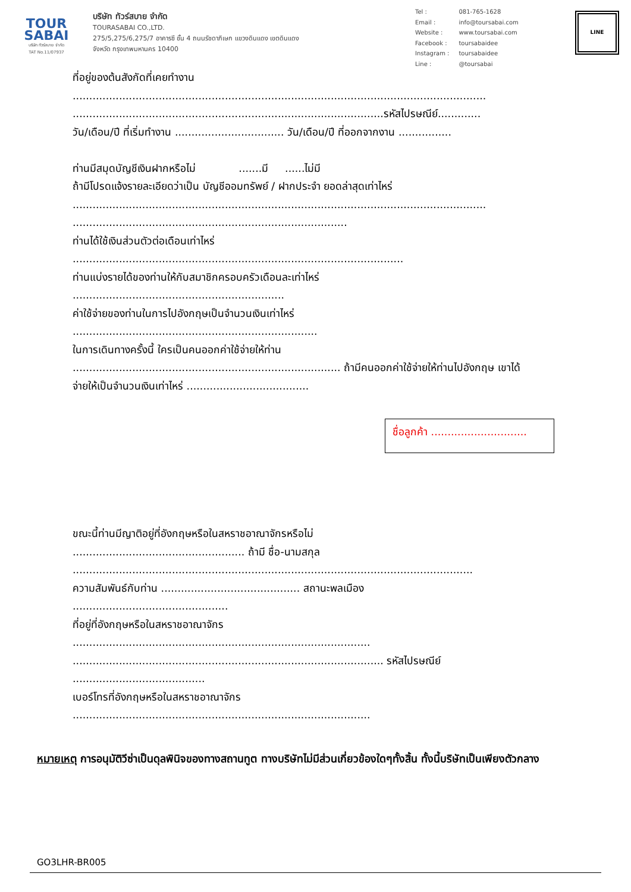TOUR
SABAI
บริษัท ทัวร์สบาย จำกัด
TAT No.11/07937
บริษัท ทัวร์สบาย จำกัด
TOURASABAI CO.,LTD.
275/5,275/6,275/7 อาคารซี ชั้น 4 ถนนรัชดาภิเษก แขวงดินแดง เขตดินแดง
จังหวัด กรุงเทพมหานคร 10400
| Tel : | 081-765-1628 |
| Email : | info@toursabai.com |
| Website : | www.toursabai.com |
| Facebook : | toursabaidee |
| Instagram : | toursabaidee |
| Line : | @toursabai |
LINE
ที่อยู่ของต้นสังกัดที่เคยทำงาน
.............................................................................................................................
..............................................................................................รหัสไปรษณีย์.............
วัน/เดือน/ปี ที่เริ่มทำงาน ................................. วัน/เดือน/ปี ที่ออกจากงาน ................
ท่านมีสมุดบัญชีเงินฝากหรือไม่ .......มี ......ไม่มี
ถ้ามีโปรดแจ้งรายละเอียดว่าเป็น บัญชีออมทรัพย์ / ฝากประจำ ยอดล่าสุดเท่าไหร่
.............................................................................................................................
...................................................................................
ท่านได้ใช้เงินส่วนตัวต่อเดือนเท่าไหร่
....................................................................................................
ท่านแบ่งรายได้ของท่านให้กับสมาชิกครอบครัวเดือนละเท่าไหร่
................................................................
ค่าใช้จ่ายของท่านในการไปอังกฤษเป็นจำนวนเงินเท่าไหร่
..........................................................................
ในการเดินทางครั้งนี้ ใครเป็นคนออกค่าใช้จ่ายให้ท่าน
................................................................................. ถ้ามีคนออกค่าใช้จ่ายให้ท่านไปอังกฤษ เขาได้
จ่ายให้เป็นจำนวนเงินเท่าไหร่ .....................................
ชื่อลูกค้า .............................
ขณะนี้ท่านมีญาติอยู่ที่อังกฤษหรือในสหราชอาณาจักรหรือไม่
.................................................... ถ้ามี ชื่อ-นามสกุล
.........................................................................................................................
ความสัมพันธ์กับท่าน .......................................... สถานะพลเมือง
...............................................
ที่อยู่ที่อังกฤษหรือในสหราชอาณาจักร
..........................................................................................
.............................................................................................. รหัสไปรษณีย์
........................................
เบอร์โทรที่อังกฤษหรือในสหราชอาณาจักร
..........................................................................................
หมายเหตุ การอนุมัติวีซ่าเป็นดุลพินิจของทางสถานทูต ทางบริษัทไม่มีส่วนเกี่ยวข้องใดๆทั้งสิ้น ทั้งนี้บริษัทเป็นเพียงตัวกลาง
GO3LHR-BR005